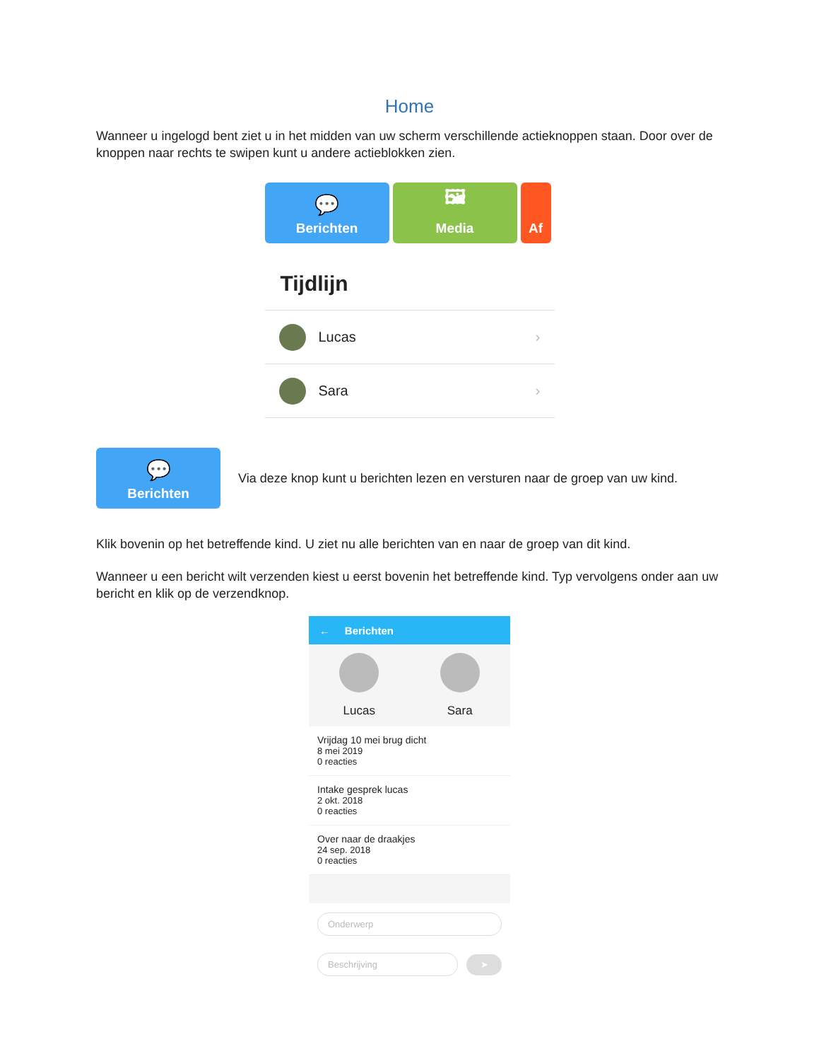Home
Wanneer u ingelogd bent ziet u in het midden van uw scherm verschillende actieknoppen staan. Door over de knoppen naar rechts te swipen kunt u andere actieblokken zien.
💬
Berichten
🖼
Media
Af
Tijdlijn
Lucas ›
Sara ›
💬
Berichten
Via deze knop kunt u berichten lezen en versturen naar de groep van uw kind.
Klik bovenin op het betreffende kind. U ziet nu alle berichten van en naar de groep van dit kind.
Wanneer u een bericht wilt verzenden kiest u eerst bovenin het betreffende kind. Typ vervolgens onder aan uw bericht en klik op de verzendknop.
← Berichten
Lucas Sara
Vrijdag 10 mei brug dicht
8 mei 2019
0 reacties
Intake gesprek lucas
2 okt. 2018
0 reacties
Over naar de draakjes
24 sep. 2018
0 reacties
Onderwerp
Beschrijving
➤